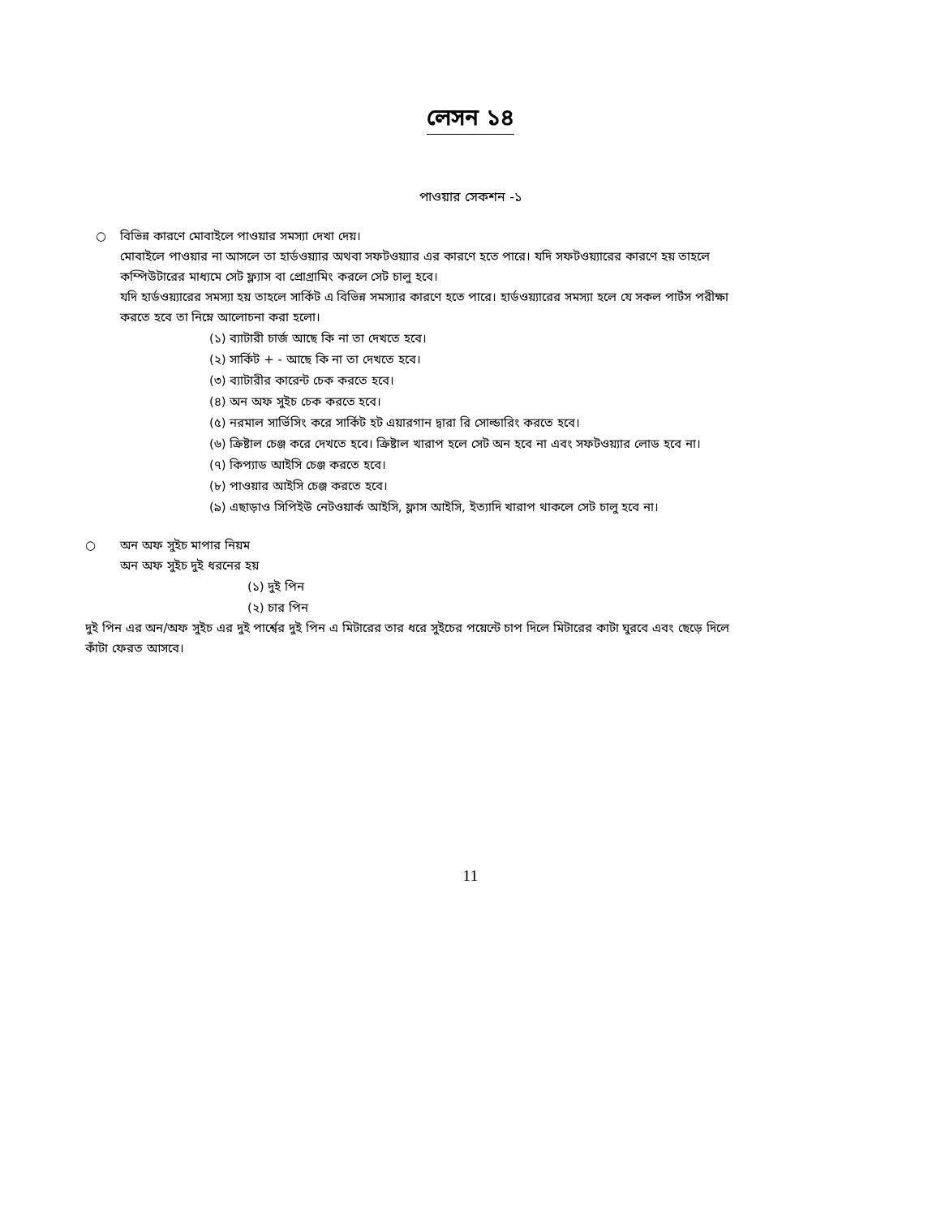লেসন ১৪
পাওয়ার সেকশন -১
○ বিভিন্ন কারণে মোবাইলে পাওয়ার সমস্যা দেখা দেয়।
মোবাইলে পাওয়ার না আসলে তা হার্ডওয়্যার অথবা সফটওয়্যার এর কারণে হতে পারে। যদি সফটওয়্যারের কারণে হয় তাহলে
কম্পিউটারের মাধ্যমে সেট ফ্ল্যাস বা প্রোগ্রামিং করলে সেট চালু হবে।
যদি হার্ডওয়্যারের সমস্যা হয় তাহলে সার্কিট এ বিভিন্ন সমস্যার কারণে হতে পারে। হার্ডওয়্যারের সমস্যা হলে যে সকল পার্টস পরীক্ষা
করতে হবে তা নিম্নে আলোচনা করা হলো।
(১) ব্যাটারী চার্জ আছে কি না তা দেখতে হবে।
(২) সার্কিট + - আছে কি না তা দেখতে হবে।
(৩) ব্যাটারীর কারেন্ট চেক করতে হবে।
(৪) অন অফ সুইচ চেক করতে হবে।
(৫) নরমাল সার্ভিসিং করে সার্কিট হট এয়ারগান দ্বারা রি সোল্ডারিং করতে হবে।
(৬) ক্রিষ্টাল চেঞ্জ করে দেখতে হবে। ক্রিষ্টাল খারাপ হলে সেট অন হবে না এবং সফটওয়্যার লোড হবে না।
(৭) কিপ্যাড আইসি চেঞ্জ করতে হবে।
(৮) পাওয়ার আইসি চেঞ্জ করতে হবে।
(৯) এছাড়াও সিপিইউ নেটওয়ার্ক আইসি, ফ্লাস আইসি, ইত্যাদি খারাপ থাকলে সেট চালু হবে না।
○ অন অফ সুইচ মাপার নিয়ম
অন অফ সুইচ দুই ধরনের হয়
(১) দুই পিন
(২) চার পিন
দুই পিন এর অন/অফ সুইচ এর দুই পার্শ্বের দুই পিন এ মিটারের তার ধরে সুইচের পয়েন্টে চাপ দিলে মিটারের কাটা ঘুরবে এবং ছেড়ে দিলে
কাঁটা ফেরত আসবে।
11